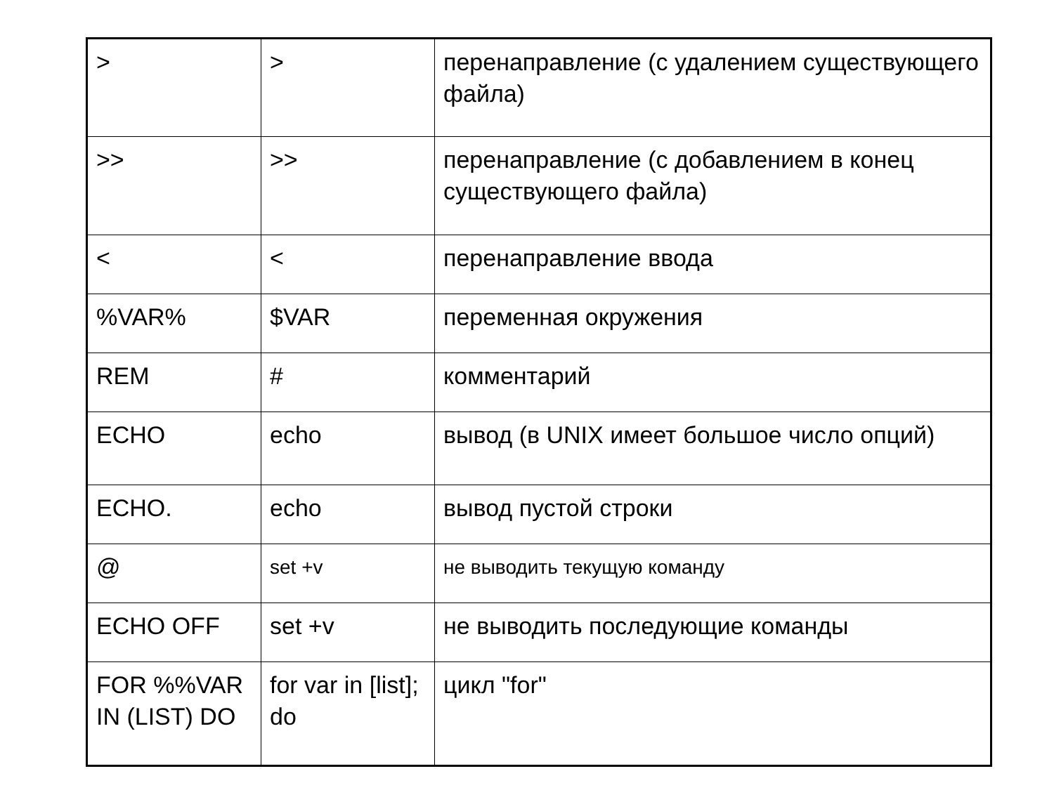| > | > | перенаправление (с удалением существующего файла) |
| >> | >> | перенаправление (с добавлением в конец существующего файла) |
| < | < | перенаправление ввода |
| %VAR% | $VAR | переменная окружения |
| REM | # | комментарий |
| ECHO | echo | вывод (в UNIX имеет большое число опций) |
| ECHO. | echo | вывод пустой строки |
| @ | set +v | не выводить текущую команду |
| ECHO OFF | set +v | не выводить последующие команды |
| FOR %%VAR IN (LIST) DO | for var in [list]; do | цикл "for" |